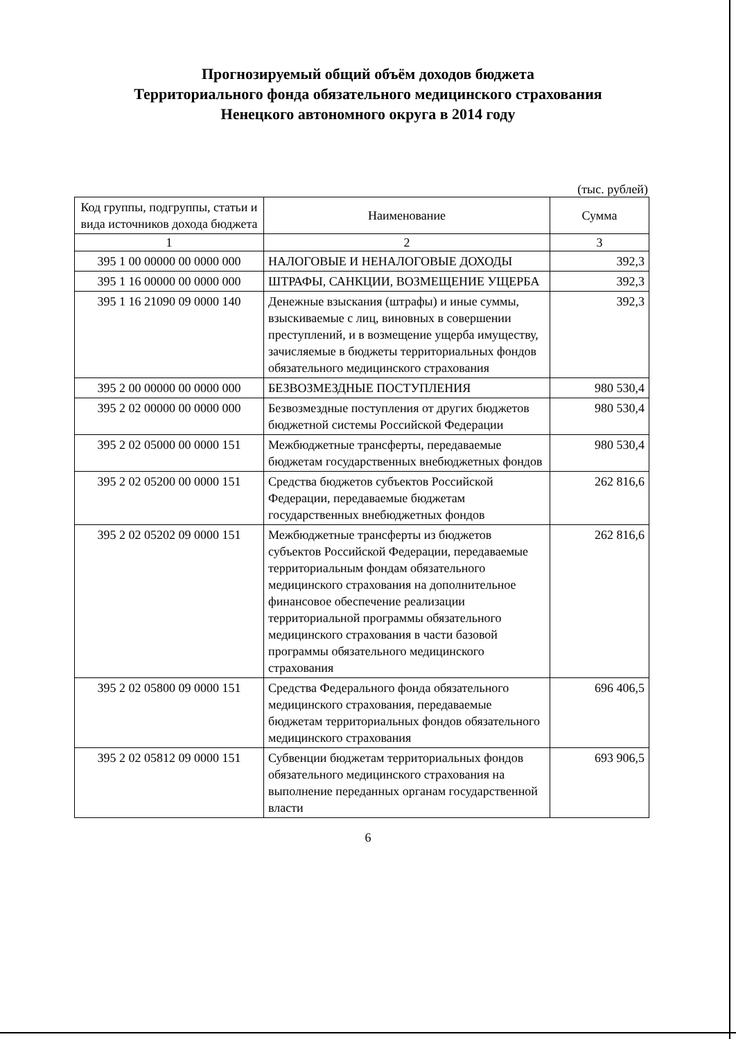Прогнозируемый общий объём доходов бюджета
Территориального фонда обязательного медицинского страхования
Ненецкого автономного округа в 2014 году
(тыс. рублей)
| Код группы, подгруппы, статьи и вида источников дохода бюджета | Наименование | Сумма |
| --- | --- | --- |
| 1 | 2 | 3 |
| 395 1 00 00000 00 0000 000 | НАЛОГОВЫЕ И НЕНАЛОГОВЫЕ ДОХОДЫ | 392,3 |
| 395 1 16 00000 00 0000 000 | ШТРАФЫ, САНКЦИИ, ВОЗМЕЩЕНИЕ УЩЕРБА | 392,3 |
| 395 1 16 21090 09 0000 140 | Денежные взыскания (штрафы) и иные суммы, взыскиваемые с лиц, виновных в совершении преступлений, и в возмещение ущерба имуществу, зачисляемые в бюджеты территориальных фондов обязательного медицинского страхования | 392,3 |
| 395 2 00 00000 00 0000 000 | БЕЗВОЗМЕЗДНЫЕ ПОСТУПЛЕНИЯ | 980 530,4 |
| 395 2 02 00000 00 0000 000 | Безвозмездные поступления от других бюджетов бюджетной системы Российской Федерации | 980 530,4 |
| 395 2 02 05000 00 0000 151 | Межбюджетные трансферты, передаваемые бюджетам государственных внебюджетных фондов | 980 530,4 |
| 395 2 02 05200 00 0000 151 | Средства бюджетов субъектов Российской Федерации, передаваемые бюджетам государственных внебюджетных фондов | 262 816,6 |
| 395 2 02 05202 09 0000 151 | Межбюджетные трансферты из бюджетов субъектов Российской Федерации, передаваемые территориальным фондам обязательного медицинского страхования на дополнительное финансовое обеспечение реализации территориальной программы обязательного медицинского страхования в части базовой программы обязательного медицинского страхования | 262 816,6 |
| 395 2 02 05800 09 0000 151 | Средства Федерального фонда обязательного медицинского страхования, передаваемые бюджетам территориальных фондов обязательного медицинского страхования | 696 406,5 |
| 395 2 02 05812 09 0000 151 | Субвенции бюджетам территориальных фондов обязательного медицинского страхования на выполнение переданных органам государственной власти | 693 906,5 |
6